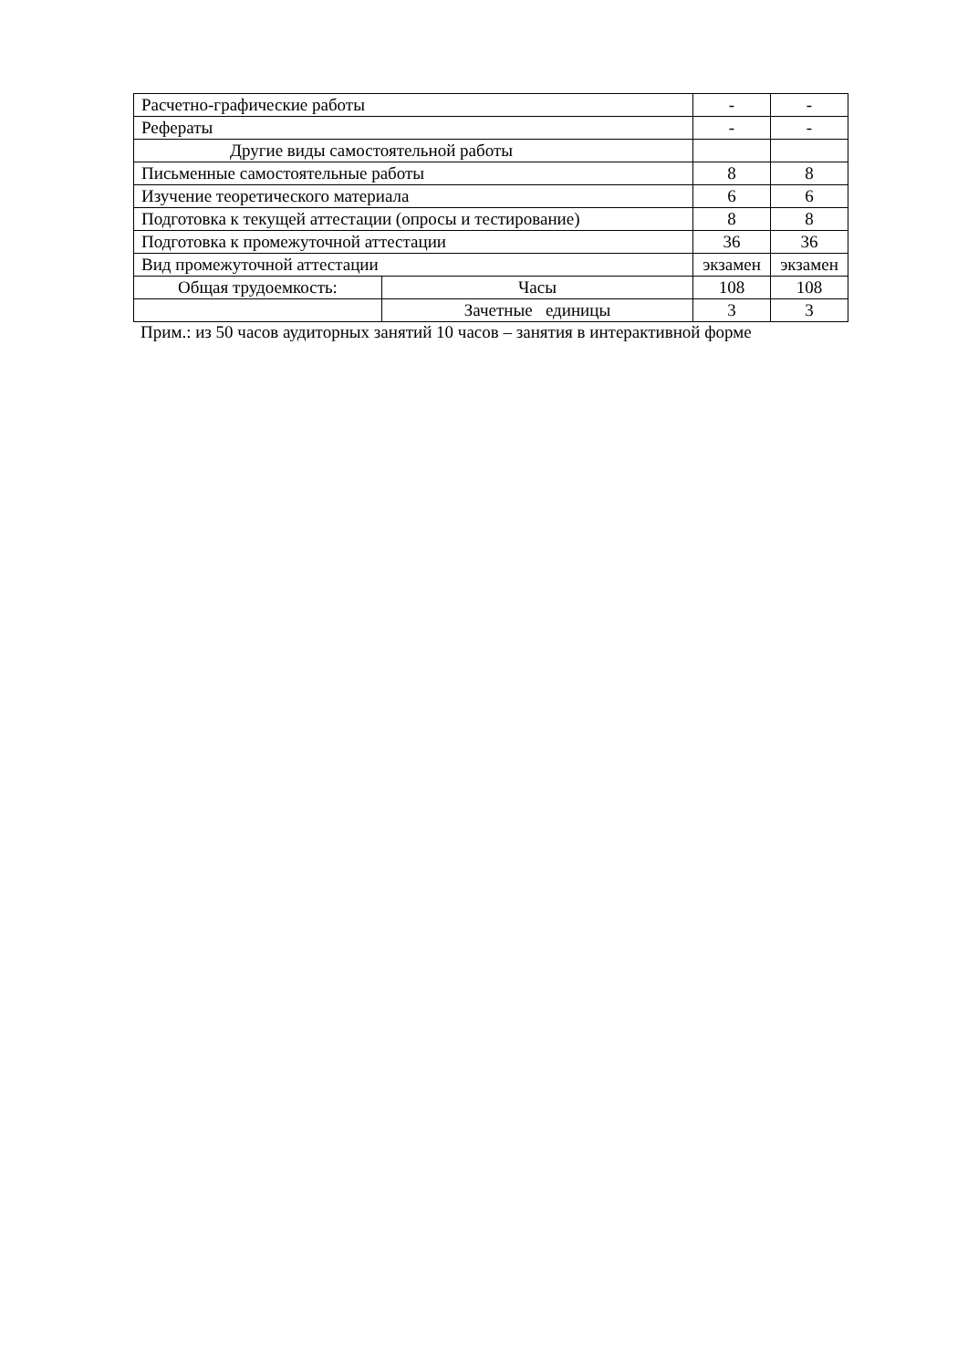| Расчетно-графические работы | | - | - |
| Рефераты | | - | - |
| Другие виды самостоятельной работы | | | |
| Письменные самостоятельные работы | | 8 | 8 |
| Изучение теоретического материала | | 6 | 6 |
| Подготовка к текущей аттестации (опросы и тестирование) | | 8 | 8 |
| Подготовка к промежуточной аттестации | | 36 | 36 |
| Вид промежуточной аттестации | | экзамен | экзамен |
| Общая трудоемкость: | Часы | 108 | 108 |
| | Зачетные единицы | 3 | 3 |
Прим.: из 50 часов аудиторных занятий 10 часов – занятия в интерактивной форме